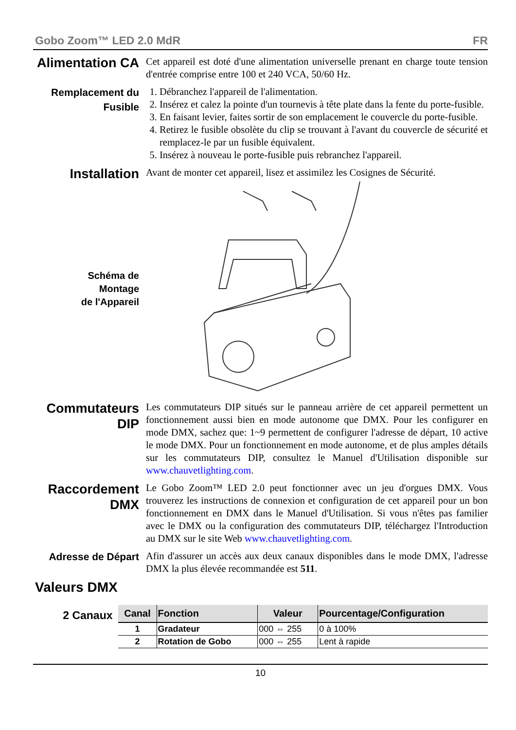Gobo Zoom™ LED 2.0 MdR FR
Alimentation CA
Cet appareil est doté d'une alimentation universelle prenant en charge toute tension d'entrée comprise entre 100 et 240 VCA, 50/60 Hz.
Remplacement du Fusible
1. Débranchez l'appareil de l'alimentation.
2. Insérez et calez la pointe d'un tournevis à tête plate dans la fente du porte-fusible.
3. En faisant levier, faites sortir de son emplacement le couvercle du porte-fusible.
4. Retirez le fusible obsolète du clip se trouvant à l'avant du couvercle de sécurité et remplacez-le par un fusible équivalent.
5. Insérez à nouveau le porte-fusible puis rebranchez l'appareil.
Installation
Avant de monter cet appareil, lisez et assimilez les Cosignes de Sécurité.
Schéma de
Montage
de l'Appareil
Commutateurs DIP
Les commutateurs DIP situés sur le panneau arrière de cet appareil permettent un fonctionnement aussi bien en mode autonome que DMX. Pour les configurer en mode DMX, sachez que: 1~9 permettent de configurer l'adresse de départ, 10 active le mode DMX. Pour un fonctionnement en mode autonome, et de plus amples détails sur les commutateurs DIP, consultez le Manuel d'Utilisation disponible sur www.chauvetlighting.com.
Raccordement DMX
Le Gobo Zoom™ LED 2.0 peut fonctionner avec un jeu d'orgues DMX. Vous trouverez les instructions de connexion et configuration de cet appareil pour un bon fonctionnement en DMX dans le Manuel d'Utilisation. Si vous n'êtes pas familier avec le DMX ou la configuration des commutateurs DIP, téléchargez l'Introduction au DMX sur le site Web www.chauvetlighting.com.
Adresse de Départ
Afin d'assurer un accès aux deux canaux disponibles dans le mode DMX, l'adresse DMX la plus élevée recommandée est 511.
Valeurs DMX
2 Canaux
| Canal | Fonction | Valeur | Pourcentage/Configuration |
| --- | --- | --- | --- |
| 1 | Gradateur | 000 ⇔ 255 | 0 à 100% |
| 2 | Rotation de Gobo | 000 ⇔ 255 | Lent à rapide |
10